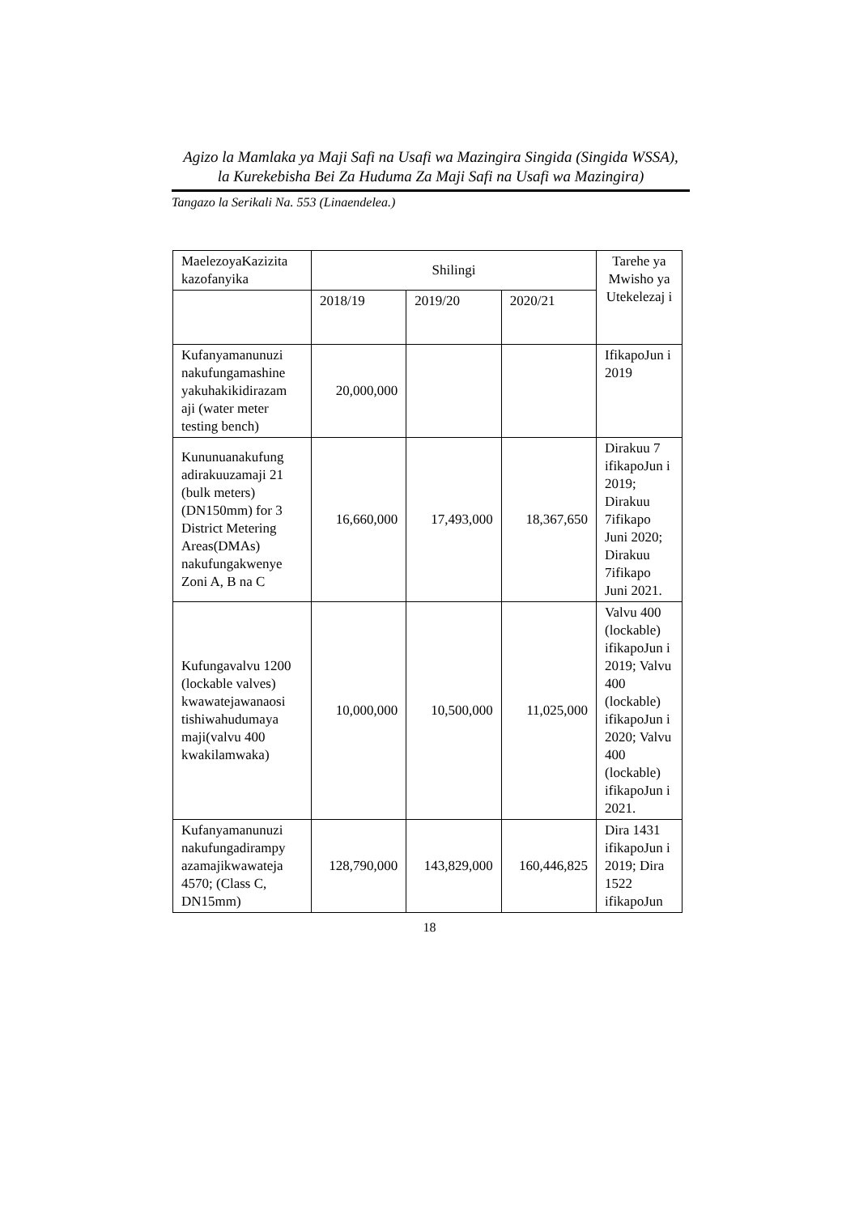Agizo la Mamlaka ya Maji Safi na Usafi wa Mazingira Singida (Singida WSSA),
la Kurekebisha Bei Za Huduma Za Maji Safi na Usafi wa Mazingira)
Tangazo la Serikali Na. 553 (Linaendelea.)
| MaelezoyaKazizita kazofanyika | Shilingi | | | Tarehe ya Mwisho ya Utekelezaj i |
| --- | --- | --- | --- | --- |
| | 2018/19 | 2019/20 | 2020/21 | |
| Kufanyamanunuzi nakufungamashine yakuhakikidirazam aji (water meter testing bench) | 20,000,000 | | | IfikapoJun i 2019 |
| Kununuanakufung adirakuuzamaji 21 (bulk meters) (DN150mm) for 3 District Metering Areas(DMAs) nakufungakwenye Zoni A, B na C | 16,660,000 | 17,493,000 | 18,367,650 | Dirakuu 7 ifikapoJun i 2019; Dirakuu 7ifikapo Juni 2020; Dirakuu 7ifikapo Juni 2021. |
| Kufungavalvu 1200 (lockable valves) kwawatejawanaosi tishiwahudumaya maji(valvu 400 kwakilamwaka) | 10,000,000 | 10,500,000 | 11,025,000 | Valvu 400 (lockable) ifikapoJun i 2019; Valvu 400 (lockable) ifikapoJun i 2020; Valvu 400 (lockable) ifikapoJun i 2021. |
| Kufanyamanunuzi nakufungadirampy azamajikwawateja 4570; (Class C, DN15mm) | 128,790,000 | 143,829,000 | 160,446,825 | Dira 1431 ifikapoJun i 2019; Dira 1522 ifikapoJun |
18